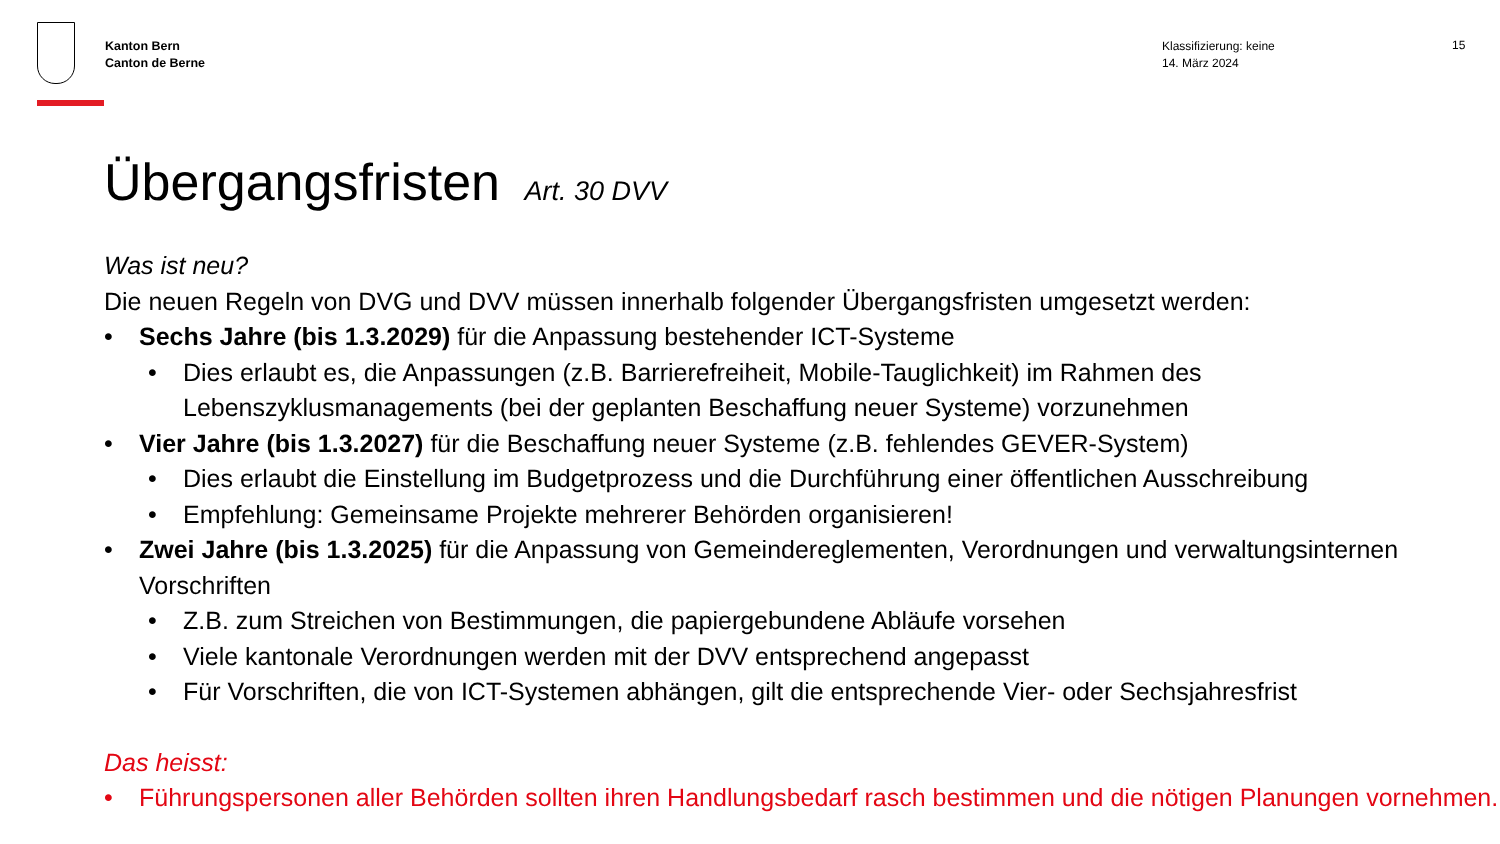Kanton Bern
Canton de Berne
Klassifizierung: keine
14. März 2024
15
Übergangsfristen Art. 30 DVV
Was ist neu?
Die neuen Regeln von DVG und DVV müssen innerhalb folgender Übergangsfristen umgesetzt werden:
• Sechs Jahre (bis 1.3.2029) für die Anpassung bestehender ICT-Systeme
• Dies erlaubt es, die Anpassungen (z.B. Barrierefreiheit, Mobile-Tauglichkeit) im Rahmen des Lebenszyklusmanagements (bei der geplanten Beschaffung neuer Systeme) vorzunehmen
• Vier Jahre (bis 1.3.2027) für die Beschaffung neuer Systeme (z.B. fehlendes GEVER-System)
• Dies erlaubt die Einstellung im Budgetprozess und die Durchführung einer öffentlichen Ausschreibung
• Empfehlung: Gemeinsame Projekte mehrerer Behörden organisieren!
• Zwei Jahre (bis 1.3.2025) für die Anpassung von Gemeindereglementen, Verordnungen und verwaltungsinternen Vorschriften
• Z.B. zum Streichen von Bestimmungen, die papiergebundene Abläufe vorsehen
• Viele kantonale Verordnungen werden mit der DVV entsprechend angepasst
• Für Vorschriften, die von ICT-Systemen abhängen, gilt die entsprechende Vier- oder Sechsjahresfrist
Das heisst:
• Führungspersonen aller Behörden sollten ihren Handlungsbedarf rasch bestimmen und die nötigen Planungen vornehmen.